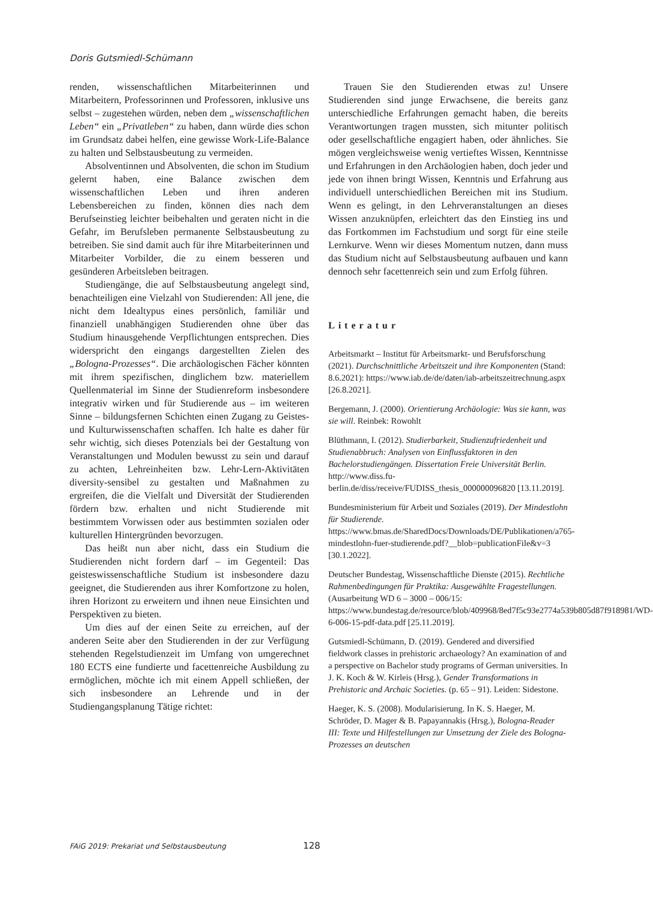Doris Gutsmiedl-Schümann
renden, wissenschaftlichen Mitarbeiterinnen und Mitarbeitern, Professorinnen und Professoren, inklusive uns selbst – zugestehen würden, neben dem „wissenschaftlichen Leben“ ein „Privatleben“ zu haben, dann würde dies schon im Grundsatz dabei helfen, eine gewisse Work-Life-Balance zu halten und Selbstausbeutung zu vermeiden.
Absolventinnen und Absolventen, die schon im Studium gelernt haben, eine Balance zwischen dem wissenschaftlichen Leben und ihren anderen Lebensbereichen zu finden, können dies nach dem Berufseinstieg leichter beibehalten und geraten nicht in die Gefahr, im Berufsleben permanente Selbstausbeutung zu betreiben. Sie sind damit auch für ihre Mitarbeiterinnen und Mitarbeiter Vorbilder, die zu einem besseren und gesünderen Arbeitsleben beitragen.
Studiengänge, die auf Selbstausbeutung angelegt sind, benachteiligen eine Vielzahl von Studierenden: All jene, die nicht dem Idealtypus eines persönlich, familiär und finanziell unabhängigen Studierenden ohne über das Studium hinausgehende Verpflichtungen entsprechen. Dies widerspricht den eingangs dargestellten Zielen des „Bologna-Prozesses“. Die archäologischen Fächer könnten mit ihrem spezifischen, dinglichem bzw. materiellem Quellenmaterial im Sinne der Studienreform insbesondere integrativ wirken und für Studierende aus – im weiteren Sinne – bildungsfernen Schichten einen Zugang zu Geistes- und Kulturwissenschaften schaffen. Ich halte es daher für sehr wichtig, sich dieses Potenzials bei der Gestaltung von Veranstaltungen und Modulen bewusst zu sein und darauf zu achten, Lehreinheiten bzw. Lehr-Lern-Aktivitäten diversity-sensibel zu gestalten und Maßnahmen zu ergreifen, die die Vielfalt und Diversität der Studierenden fördern bzw. erhalten und nicht Studierende mit bestimmtem Vorwissen oder aus bestimmten sozialen oder kulturellen Hintergründen bevorzugen.
Das heißt nun aber nicht, dass ein Studium die Studierenden nicht fordern darf – im Gegenteil: Das geisteswissenschaftliche Studium ist insbesondere dazu geeignet, die Studierenden aus ihrer Komfortzone zu holen, ihren Horizont zu erweitern und ihnen neue Einsichten und Perspektiven zu bieten.
Um dies auf der einen Seite zu erreichen, auf der anderen Seite aber den Studierenden in der zur Verfügung stehenden Regelstudienzeit im Umfang von umgerechnet 180 ECTS eine fundierte und facettenreiche Ausbildung zu ermöglichen, möchte ich mit einem Appell schließen, der sich insbesondere an Lehrende und in der Studiengangsplanung Tätige richtet:
Trauen Sie den Studierenden etwas zu! Unsere Studierenden sind junge Erwachsene, die bereits ganz unterschiedliche Erfahrungen gemacht haben, die bereits Verantwortungen tragen mussten, sich mitunter politisch oder gesellschaftliche engagiert haben, oder ähnliches. Sie mögen vergleichsweise wenig vertieftes Wissen, Kenntnisse und Erfahrungen in den Archäologien haben, doch jeder und jede von ihnen bringt Wissen, Kenntnis und Erfahrung aus individuell unterschiedlichen Bereichen mit ins Studium. Wenn es gelingt, in den Lehrveranstaltungen an dieses Wissen anzuknüpfen, erleichtert das den Einstieg ins und das Fortkommen im Fachstudium und sorgt für eine steile Lernkurve. Wenn wir dieses Momentum nutzen, dann muss das Studium nicht auf Selbstausbeutung aufbauen und kann dennoch sehr facettenreich sein und zum Erfolg führen.
Literatur
Arbeitsmarkt – Institut für Arbeitsmarkt- und Berufsforschung (2021). Durchschnittliche Arbeitszeit und ihre Komponenten (Stand: 8.6.2021): https://www.iab.de/de/daten/iab-arbeitszeitrechnung.aspx [26.8.2021].
Bergemann, J. (2000). Orientierung Archäologie: Was sie kann, was sie will. Reinbek: Rowohlt
Blüthmann, I. (2012). Studierbarkeit, Studienzufriedenheit und Studienabbruch: Analysen von Einflussfaktoren in den Bachelorstudiengängen. Dissertation Freie Universität Berlin. http://www.diss.fu-berlin.de/diss/receive/FUDISS_thesis_000000096820 [13.11.2019].
Bundesministerium für Arbeit und Soziales (2019). Der Mindestlohn für Studierende. https://www.bmas.de/SharedDocs/Downloads/DE/Publikationen/a765-mindestlohn-fuer-studierende.pdf?__blob=publicationFile&v=3 [30.1.2022].
Deutscher Bundestag, Wissenschaftliche Dienste (2015). Rechtliche Rahmenbedingungen für Praktika: Ausgewählte Fragestellungen. (Ausarbeitung WD 6 – 3000 – 006/15: https://www.bundestag.de/resource/blob/409968/8ed7f5c93e2774a539b805d87f918981/WD-6-006-15-pdf-data.pdf [25.11.2019].
Gutsmiedl-Schümann, D. (2019). Gendered and diversified fieldwork classes in prehistoric archaeology? An examination of and a perspective on Bachelor study programs of German universities. In J. K. Koch & W. Kirleis (Hrsg.), Gender Transformations in Prehistoric and Archaic Societies. (p. 65 – 91). Leiden: Sidestone.
Haeger, K. S. (2008). Modularisierung. In K. S. Haeger, M. Schröder, D. Mager & B. Papayannakis (Hrsg.), Bologna-Reader III: Texte und Hilfestellungen zur Umsetzung der Ziele des Bologna-Prozesses an deutschen
FAiG 2019: Prekariat und Selbstausbeutung 128